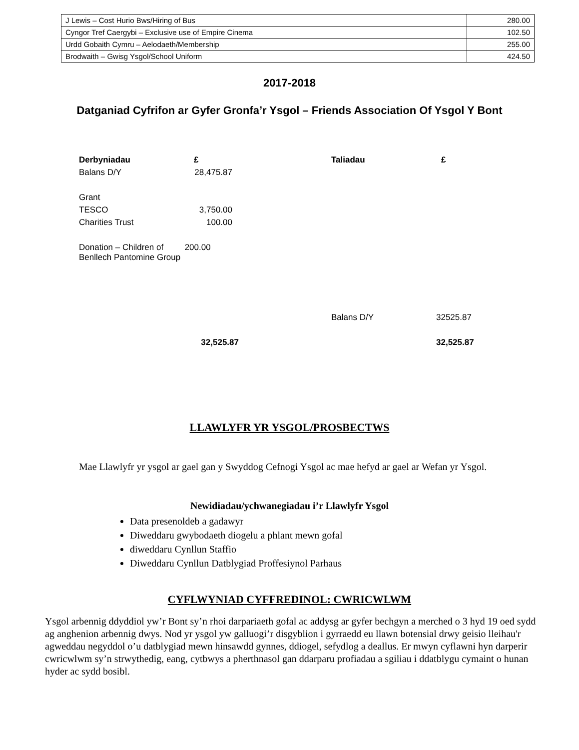| J Lewis – Cost Hurio Bws/Hiring of Bus | 280.00 |
| Cyngor Tref Caergybi – Exclusive use of Empire Cinema | 102.50 |
| Urdd Gobaith Cymru – Aelodaeth/Membership | 255.00 |
| Brodwaith – Gwisg Ysgol/School Uniform | 424.50 |
2017-2018
Datganiad Cyfrifon ar Gyfer Gronfa’r Ysgol – Friends Association Of Ysgol Y Bont
| Derbyniadau | £ | Taliadau | £ |
| Balans D/Y | 28,475.87 | | |
| Grant | | | |
| TESCO | 3,750.00 | | |
| Charities Trust | 100.00 | | |
| Donation – Children of 200.00 Benllech Pantomine Group | | | |
| | | Balans D/Y | 32525.87 |
| | 32,525.87 | | 32,525.87 |
LLAWLYFR YR YSGOL/PROSBECTWS
Mae Llawlyfr yr ysgol ar gael gan y Swyddog Cefnogi Ysgol ac mae hefyd ar gael ar Wefan yr Ysgol.
Newidiadau/ychwanegiadau i’r Llawlyfr Ysgol
Data presenoldeb a gadawyr
Diweddaru gwybodaeth diogelu a phlant mewn gofal
diweddaru Cynllun Staffio
Diweddaru Cynllun Datblygiad Proffesiynol Parhaus
CYFLWYNIAD CYFFREDINOL: CWRICWLWM
Ysgol arbennig ddyddiol yw’r Bont sy’n rhoi darpariaeth gofal ac addysg ar gyfer bechgyn a merched o 3 hyd 19 oed sydd ag anghenion arbennig dwys. Nod yr ysgol yw galluogi’r disgyblion i gyrraedd eu llawn botensial drwy geisio lleihau'r agweddau negyddol o’u datblygiad mewn hinsawdd gynnes, ddiogel, sefydlog a deallus. Er mwyn cyflawni hyn darperir cwricwlwm sy’n strwythedig, eang, cytbwys a pherthnasol gan ddarparu profiadau a sgiliau i ddatblygu cymaint o hunan hyder ac sydd bosibl.